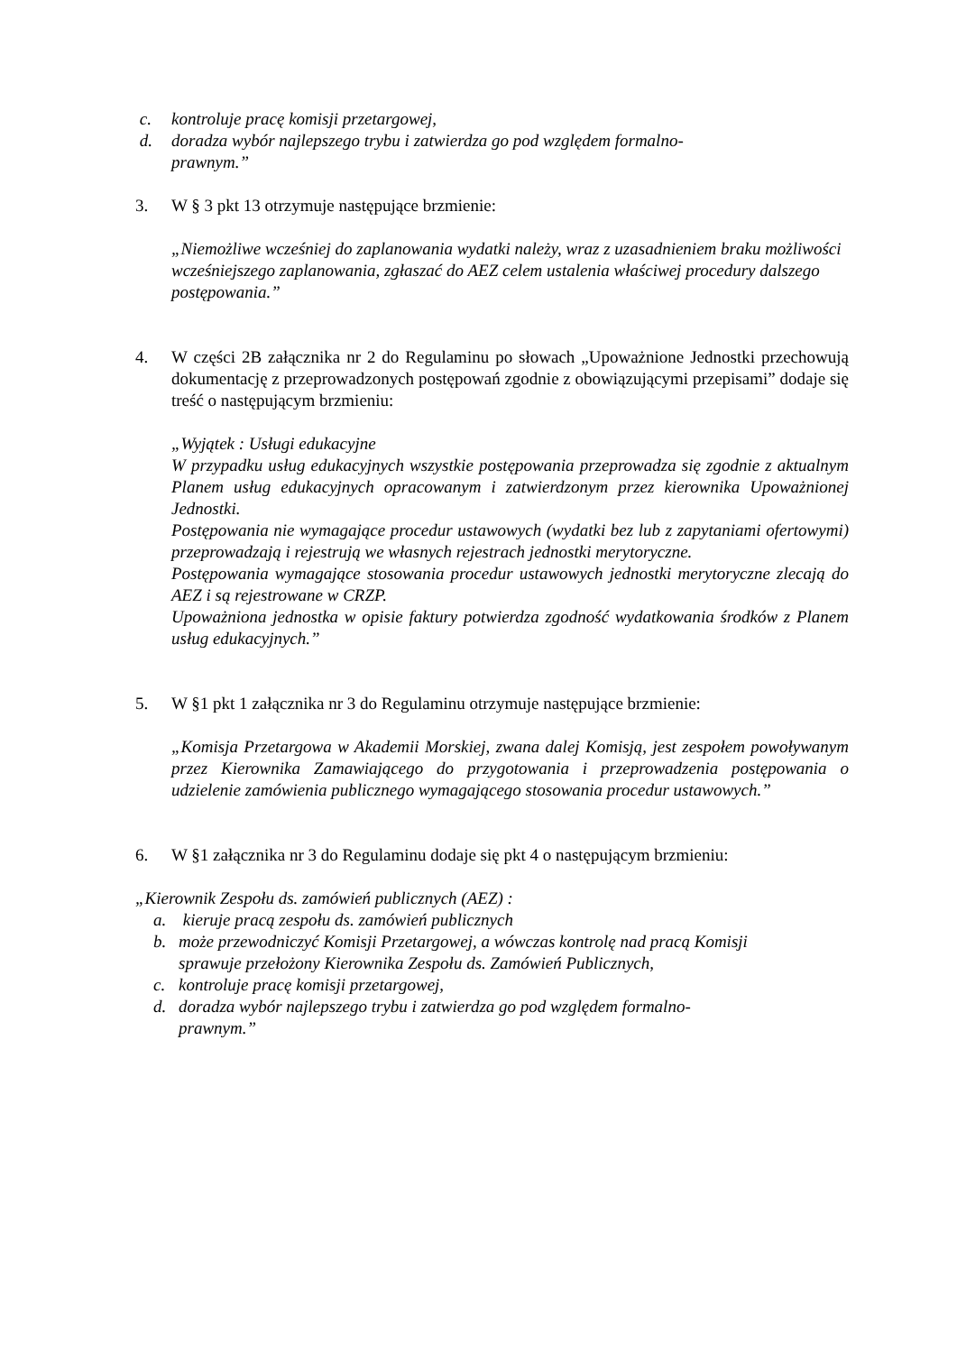c. kontroluje pracę komisji przetargowej,
d. doradza wybór najlepszego trybu i zatwierdza go pod względem formalno-
prawnym.”
3. W § 3 pkt 13 otrzymuje następujące brzmienie:
„Niemożliwe wcześniej do zaplanowania wydatki należy, wraz z uzasadnieniem braku możliwości wcześniejszego zaplanowania, zgłaszać do AEZ celem ustalenia właściwej procedury dalszego postępowania.”
4. W części 2B załącznika nr 2 do Regulaminu po słowach „Upoważnione Jednostki przechowują dokumentację z przeprowadzonych postępowań zgodnie z obowiązującymi przepisami” dodaje się treść o następującym brzmieniu:
„Wyjątek : Usługi edukacyjne
W przypadku usług edukacyjnych wszystkie postępowania przeprowadza się zgodnie z aktualnym Planem usług edukacyjnych opracowanym i zatwierdzonym przez kierownika Upoważnionej Jednostki.
Postępowania nie wymagające procedur ustawowych (wydatki bez lub z zapytaniami ofertowymi) przeprowadzają i rejestrują we własnych rejestrach jednostki merytoryczne.
Postępowania wymagające stosowania procedur ustawowych jednostki merytoryczne zlecają do AEZ i są rejestrowane w CRZP.
Upoważniona jednostka w opisie faktury potwierdza zgodność wydatkowania środków z Planem usług edukacyjnych.”
5. W §1 pkt 1 załącznika nr 3 do Regulaminu otrzymuje następujące brzmienie:
„Komisja Przetargowa w Akademii Morskiej, zwana dalej Komisją, jest zespołem powoływanym przez Kierownika Zamawiającego do przygotowania i przeprowadzenia postępowania o udzielenie zamówienia publicznego wymagającego stosowania procedur ustawowych.”
6. W §1 załącznika nr 3 do Regulaminu dodaje się pkt 4 o następującym brzmieniu:
„Kierownik Zespołu ds. zamówień publicznych (AEZ) :
a. kieruje pracą zespołu ds. zamówień publicznych
b. może przewodniczyć Komisji Przetargowej, a wówczas kontrolę nad pracą Komisji
sprawuje przełożony Kierownika Zespołu ds. Zamówień Publicznych,
c. kontroluje pracę komisji przetargowej,
d. doradza wybór najlepszego trybu i zatwierdza go pod względem formalno-
prawnym.”